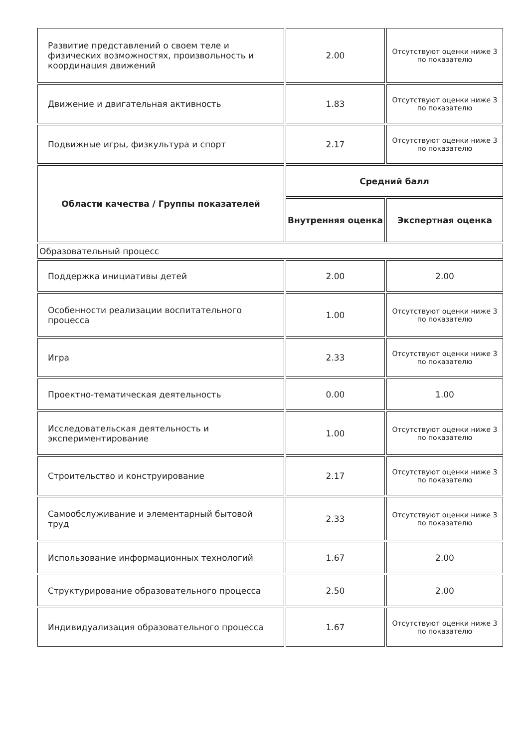| Развитие представлений о своем теле и физических возможностях, произвольность и координация движений | 2.00 | Отсутствуют оценки ниже 3 по показателю |
| Движение и двигательная активность | 1.83 | Отсутствуют оценки ниже 3 по показателю |
| Подвижные игры, физкультура и спорт | 2.17 | Отсутствуют оценки ниже 3 по показателю |
| Области качества / Группы показателей | Средний балл | |
| | Внутренняя оценка | Экспертная оценка |
| Образовательный процесс | | |
| Поддержка инициативы детей | 2.00 | 2.00 |
| Особенности реализации воспитательного процесса | 1.00 | Отсутствуют оценки ниже 3 по показателю |
| Игра | 2.33 | Отсутствуют оценки ниже 3 по показателю |
| Проектно-тематическая деятельность | 0.00 | 1.00 |
| Исследовательская деятельность и экспериментирование | 1.00 | Отсутствуют оценки ниже 3 по показателю |
| Строительство и конструирование | 2.17 | Отсутствуют оценки ниже 3 по показателю |
| Самообслуживание и элементарный бытовой труд | 2.33 | Отсутствуют оценки ниже 3 по показателю |
| Использование информационных технологий | 1.67 | 2.00 |
| Структурирование образовательного процесса | 2.50 | 2.00 |
| Индивидуализация образовательного процесса | 1.67 | Отсутствуют оценки ниже 3 по показателю |